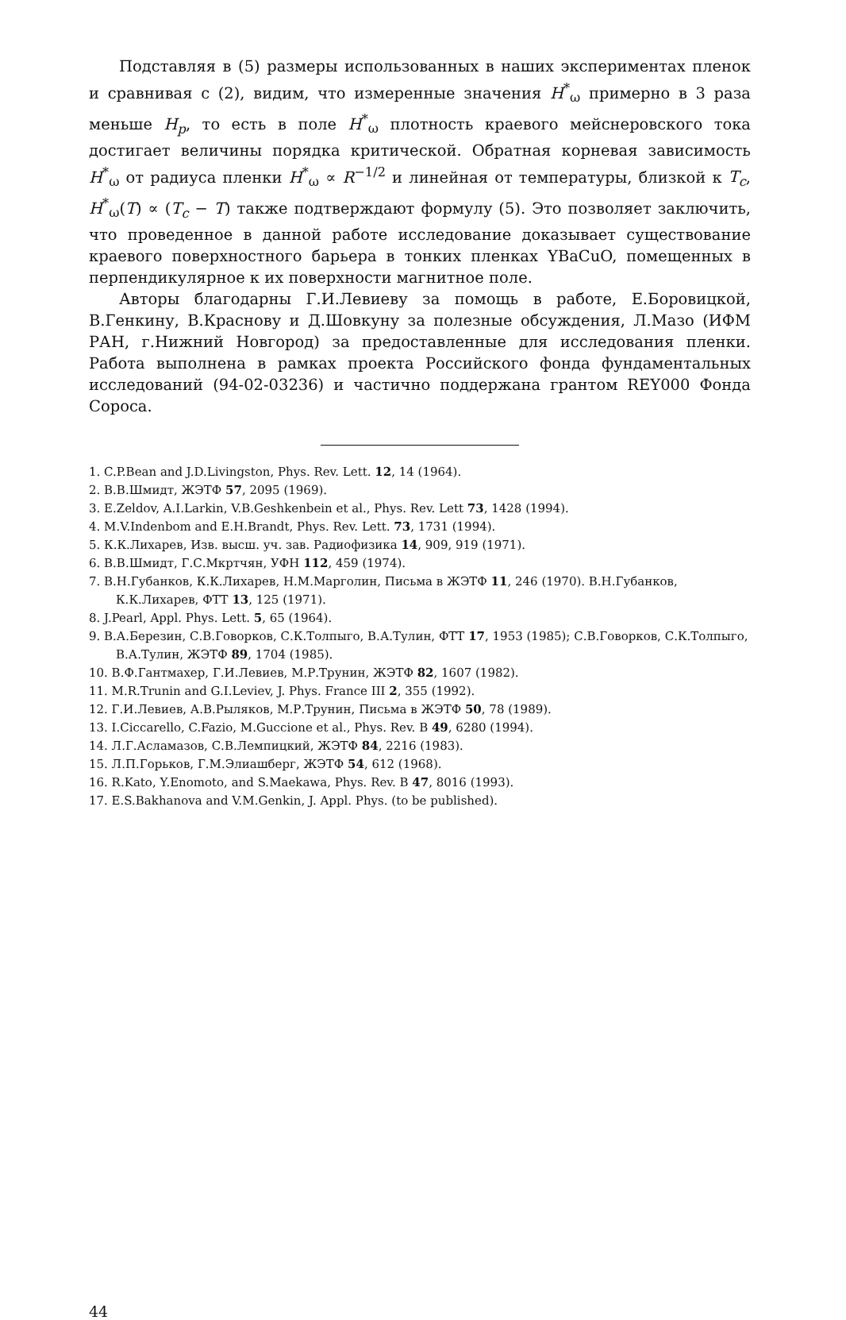Подставляя в (5) размеры использованных в наших экспериментах пленок и сравнивая с (2), видим, что измеренные значения H<sup>*</sup><sub>ω</sub> примерно в 3 раза меньше H<sub>p</sub>, то есть в поле H<sup>*</sup><sub>ω</sub> плотность краевого мейснеровского тока достигает величины порядка критической. Обратная корневая зависимость H<sup>*</sup><sub>ω</sub> от радиуса пленки H<sup>*</sup><sub>ω</sub> ∝ R<sup>−1/2</sup> и линейная от температуры, близкой к T<sub>c</sub>, H<sup>*</sup><sub>ω</sub>(T) ∝ (T<sub>c</sub> − T) также подтверждают формулу (5). Это позволяет заключить, что проведенное в данной работе исследование доказывает существование краевого поверхностного барьера в тонких пленках YBaCuO, помещенных в перпендикулярное к их поверхности магнитное поле.
Авторы благодарны Г.И.Левиеву за помощь в работе, Е.Боровицкой, В.Генкину, В.Краснову и Д.Шовкуну за полезные обсуждения, Л.Мазо (ИФМ РАН, г.Нижний Новгород) за предоставленные для исследования пленки. Работа выполнена в рамках проекта Российского фонда фундаментальных исследований (94-02-03236) и частично поддержана грантом REY000 Фонда Сороса.
1. C.P.Bean and J.D.Livingston, Phys. Rev. Lett. 12, 14 (1964).
2. В.В.Шмидт, ЖЭТФ 57, 2095 (1969).
3. E.Zeldov, A.I.Larkin, V.B.Geshkenbein et al., Phys. Rev. Lett 73, 1428 (1994).
4. M.V.Indenbom and E.H.Brandt, Phys. Rev. Lett. 73, 1731 (1994).
5. К.К.Лихарев, Изв. высш. уч. зав. Радиофизика 14, 909, 919 (1971).
6. В.В.Шмидт, Г.С.Мкртчян, УФН 112, 459 (1974).
7. В.Н.Губанков, К.К.Лихарев, Н.М.Марголин, Письма в ЖЭТФ 11, 246 (1970). В.Н.Губанков, К.К.Лихарев, ФТТ 13, 125 (1971).
8. J.Pearl, Appl. Phys. Lett. 5, 65 (1964).
9. В.А.Березин, С.В.Говорков, С.К.Толпыго, В.А.Тулин, ФТТ 17, 1953 (1985); С.В.Говорков, С.К.Толпыго, В.А.Тулин, ЖЭТФ 89, 1704 (1985).
10. В.Ф.Гантмахер, Г.И.Левиев, М.Р.Трунин, ЖЭТФ 82, 1607 (1982).
11. M.R.Trunin and G.I.Leviev, J. Phys. France III 2, 355 (1992).
12. Г.И.Левиев, А.В.Рыляков, М.Р.Трунин, Письма в ЖЭТФ 50, 78 (1989).
13. I.Ciccarello, C.Fazio, M.Guccione et al., Phys. Rev. B 49, 6280 (1994).
14. Л.Г.Асламазов, С.В.Лемпицкий, ЖЭТФ 84, 2216 (1983).
15. Л.П.Горьков, Г.М.Элиашберг, ЖЭТФ 54, 612 (1968).
16. R.Kato, Y.Enomoto, and S.Maekawa, Phys. Rev. B 47, 8016 (1993).
17. E.S.Bakhanova and V.M.Genkin, J. Appl. Phys. (to be published).
44